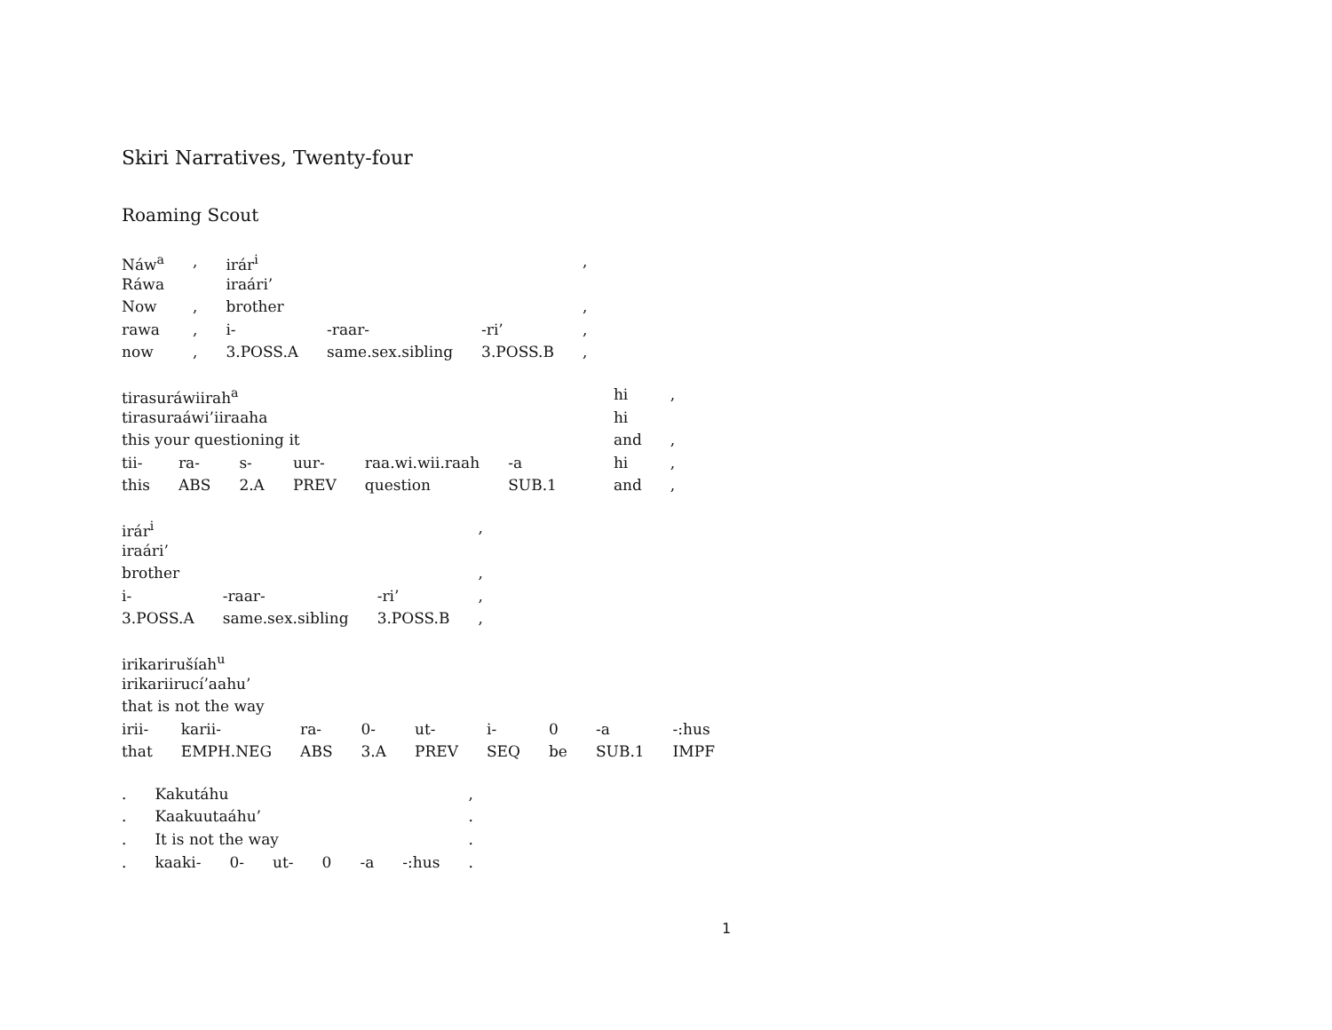Skiri Narratives, Twenty-four
Roaming Scout
| Náw<sup>a</sup> | , | irár<sup>i</sup> | | | , |
| Ráwa | | iraári’ | | | |
| Now | , | brother | | | , |
| rawa | , | i- | -raar- | -ri’ | , |
| now | , | 3.POSS.A | same.sex.sibling | 3.POSS.B | , |
| tirasuráwiirah<sup>a</sup> | | | | | | | hi | , |
| tirasuraáwi’iiraaha | | | | | | | hi | |
| this your questioning it | | | | | | | and | , |
| tii- | ra- | s- | uur- | raa.wi.wii.raah | -a | | hi | , |
| this | ABS | 2.A | PREV | question | SUB.1 | | and | , |
| irár<sup>i</sup> | | | , |
| iraári’ | | | |
| brother | | | , |
| i- | -raar- | -ri’ | , |
| 3.POSS.A | same.sex.sibling | 3.POSS.B | , |
| irikarirušíah<sup>u</sup> | | | | | | | | |
| irikariirucí’aahu’ | | | | | | | | |
| that is not the way | | | | | | | | |
| irii- | karii- | ra- | 0- | ut- | i- | 0 | -a | -:hus |
| that | EMPH.NEG | ABS | 3.A | PREV | SEQ | be | SUB.1 | IMPF |
| . | Kakutáhu | | | | | | , |
| . | Kaakuutaáhu’ | | | | | | . |
| . | It is not the way | | | | | | . |
| . | kaaki- | 0- | ut- | 0 | -a | -:hus | . |
1